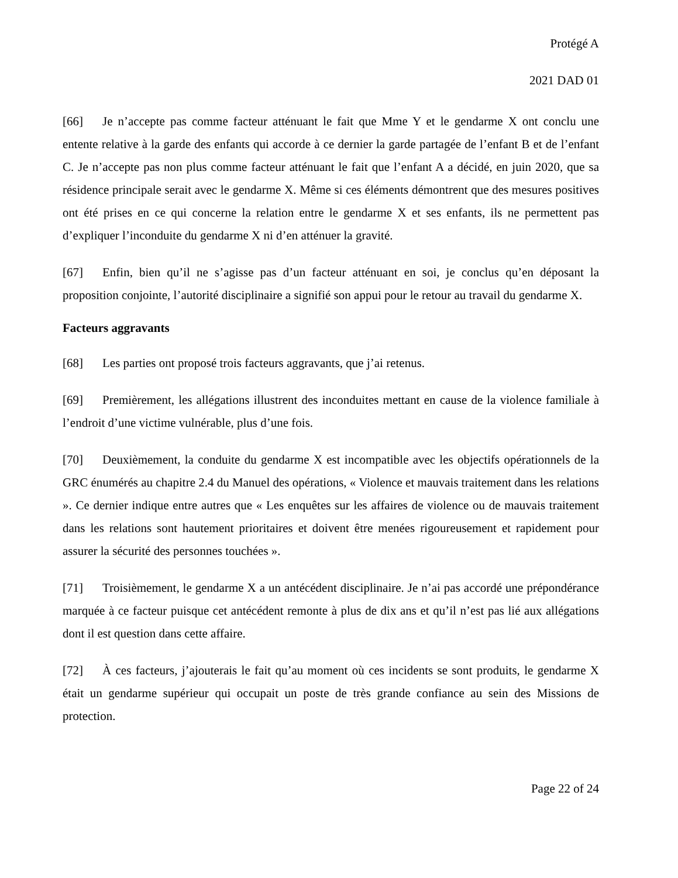Protégé A
2021 DAD 01
[66] Je n’accepte pas comme facteur atténuant le fait que Mme Y et le gendarme X ont conclu une entente relative à la garde des enfants qui accorde à ce dernier la garde partagée de l’enfant B et de l’enfant C. Je n’accepte pas non plus comme facteur atténuant le fait que l’enfant A a décidé, en juin 2020, que sa résidence principale serait avec le gendarme X. Même si ces éléments démontrent que des mesures positives ont été prises en ce qui concerne la relation entre le gendarme X et ses enfants, ils ne permettent pas d’expliquer l’inconduite du gendarme X ni d’en atténuer la gravité.
[67] Enfin, bien qu’il ne s’agisse pas d’un facteur atténuant en soi, je conclus qu’en déposant la proposition conjointe, l’autorité disciplinaire a signifié son appui pour le retour au travail du gendarme X.
Facteurs aggravants
[68] Les parties ont proposé trois facteurs aggravants, que j’ai retenus.
[69] Premièrement, les allégations illustrent des inconduites mettant en cause de la violence familiale à l’endroit d’une victime vulnérable, plus d’une fois.
[70] Deuxièmement, la conduite du gendarme X est incompatible avec les objectifs opérationnels de la GRC énumérés au chapitre 2.4 du Manuel des opérations, « Violence et mauvais traitement dans les relations ». Ce dernier indique entre autres que « Les enquêtes sur les affaires de violence ou de mauvais traitement dans les relations sont hautement prioritaires et doivent être menées rigoureusement et rapidement pour assurer la sécurité des personnes touchées ».
[71] Troisièmement, le gendarme X a un antécédent disciplinaire. Je n’ai pas accordé une prépondérance marquée à ce facteur puisque cet antécédent remonte à plus de dix ans et qu’il n’est pas lié aux allégations dont il est question dans cette affaire.
[72] À ces facteurs, j’ajouterais le fait qu’au moment où ces incidents se sont produits, le gendarme X était un gendarme supérieur qui occupait un poste de très grande confiance au sein des Missions de protection.
Page 22 of 24